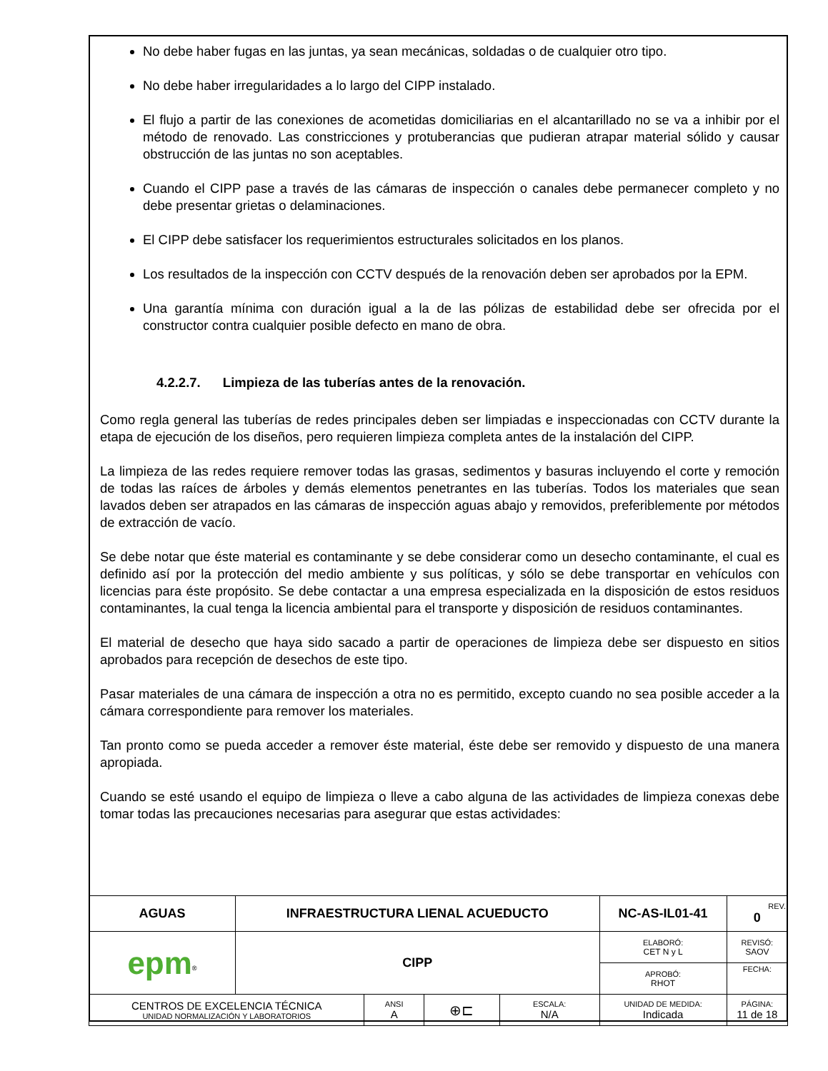No debe haber fugas en las juntas, ya sean mecánicas, soldadas o de cualquier otro tipo.
No debe haber irregularidades a lo largo del CIPP instalado.
El flujo a partir de las conexiones de acometidas domiciliarias en el alcantarillado no se va a inhibir por el método de renovado. Las constricciones y protuberancias que pudieran atrapar material sólido y causar obstrucción de las juntas no son aceptables.
Cuando el CIPP pase a través de las cámaras de inspección o canales debe permanecer completo y no debe presentar grietas o delaminaciones.
El CIPP debe satisfacer los requerimientos estructurales solicitados en los planos.
Los resultados de la inspección con CCTV después de la renovación deben ser aprobados por la EPM.
Una garantía mínima con duración igual a la de las pólizas de estabilidad debe ser ofrecida por el constructor contra cualquier posible defecto en mano de obra.
4.2.2.7. Limpieza de las tuberías antes de la renovación.
Como regla general las tuberías de redes principales deben ser limpiadas e inspeccionadas con CCTV durante la etapa de ejecución de los diseños, pero requieren limpieza completa antes de la instalación del CIPP.
La limpieza de las redes requiere remover todas las grasas, sedimentos y basuras incluyendo el corte y remoción de todas las raíces de árboles y demás elementos penetrantes en las tuberías. Todos los materiales que sean lavados deben ser atrapados en las cámaras de inspección aguas abajo y removidos, preferiblemente por métodos de extracción de vacío.
Se debe notar que éste material es contaminante y se debe considerar como un desecho contaminante, el cual es definido así por la protección del medio ambiente y sus políticas, y sólo se debe transportar en vehículos con licencias para éste propósito. Se debe contactar a una empresa especializada en la disposición de estos residuos contaminantes, la cual tenga la licencia ambiental para el transporte y disposición de residuos contaminantes.
El material de desecho que haya sido sacado a partir de operaciones de limpieza debe ser dispuesto en sitios aprobados para recepción de desechos de este tipo.
Pasar materiales de una cámara de inspección a otra no es permitido, excepto cuando no sea posible acceder a la cámara correspondiente para remover los materiales.
Tan pronto como se pueda acceder a remover éste material, éste debe ser removido y dispuesto de una manera apropiada.
Cuando se esté usando el equipo de limpieza o lleve a cabo alguna de las actividades de limpieza conexas debe tomar todas las precauciones necesarias para asegurar que estas actividades:
| AGUAS | INFRAESTRUCTURA LIENAL ACUEDUCTO | | | | NC-AS-IL01-41 | | REV. 0 |
| epm<sup>®</sup> | CIPP | | | | ELABORÓ: CET N y L | | REVISÓ: SAOV |
| | | | | | APROBÓ: RHOT | | FECHA: |
| CENTROS DE EXCELENCIA TÉCNICA UNIDAD NORMALIZACIÓN Y LABORATORIOS | | ANSI A | ⊕⊏ | ESCALA: N/A | UNIDAD DE MEDIDA: Indicada | PÁGINA: 11 de 18 | |